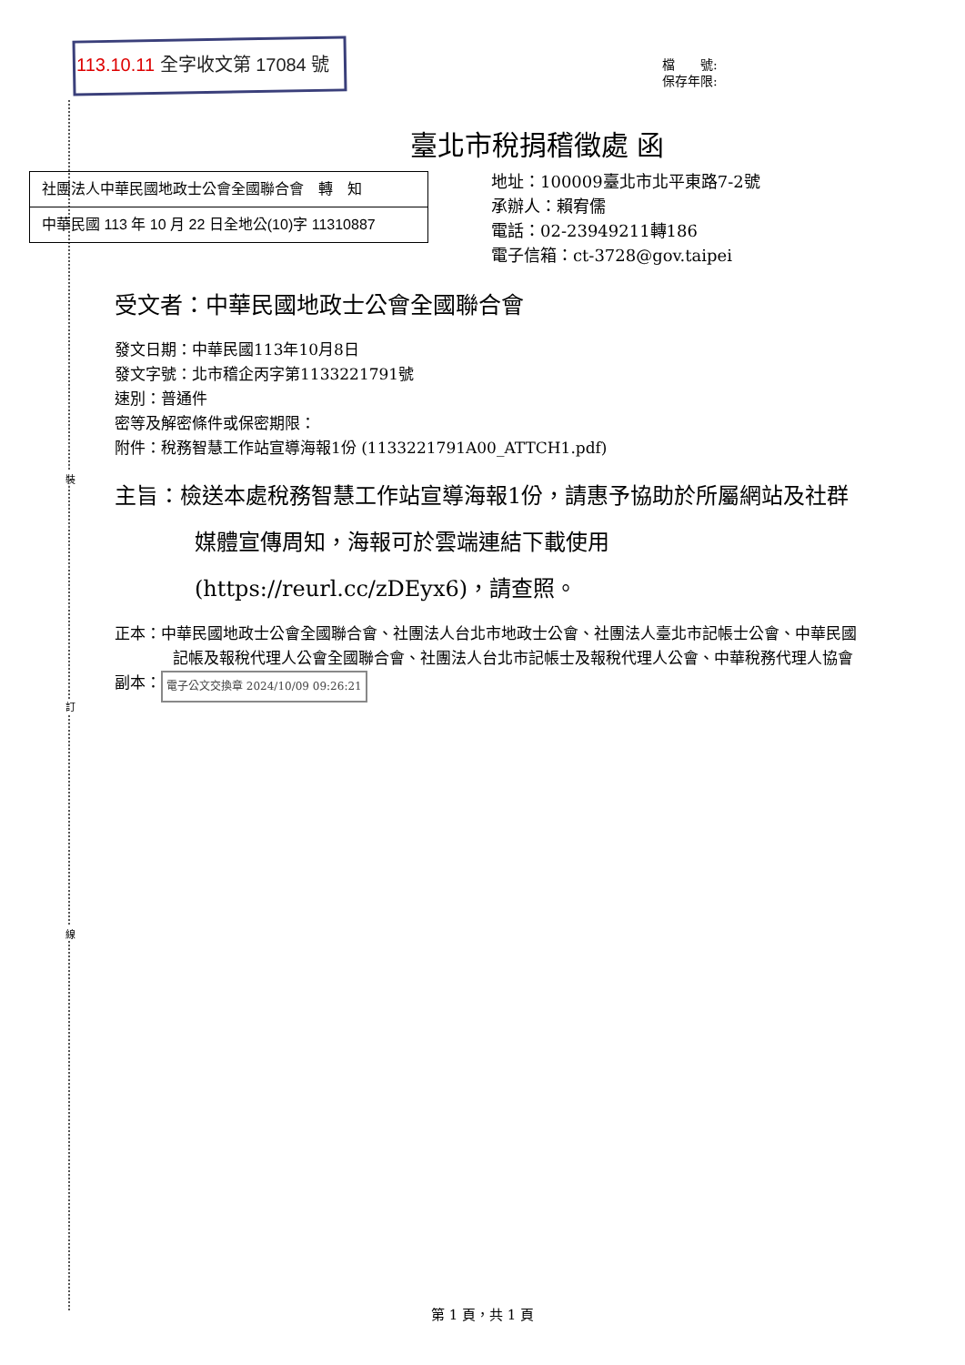裝
訂
線
113.10.11 全字收文第 17084 號
檔　　號:
保存年限:
臺北市稅捐稽徵處 函
社團法人中華民國地政士公會全國聯合會　轉　知
中華民國 113 年 10 月 22 日全地公(10)字 11310887
地址：100009臺北市北平東路7-2號
承辦人：賴宥儒
電話：02-23949211轉186
電子信箱：ct-3728@gov.taipei
受文者：中華民國地政士公會全國聯合會
發文日期：中華民國113年10月8日
發文字號：北市稽企丙字第1133221791號
速別：普通件
密等及解密條件或保密期限：
附件：稅務智慧工作站宣導海報1份 (1133221791A00_ATTCH1.pdf)
主旨：檢送本處稅務智慧工作站宣導海報1份，請惠予協助於所屬網站及社群媒體宣傳周知，海報可於雲端連結下載使用(https://reurl.cc/zDEyx6)，請查照。
正本：中華民國地政士公會全國聯合會、社團法人台北市地政士公會、社團法人臺北市記帳士公會、中華民國記帳及報稅代理人公會全國聯合會、社團法人台北市記帳士及報稅代理人公會、中華稅務代理人協會
副本： 電子公文交換章 2024/10/09 09:26:21
第 1 頁，共 1 頁